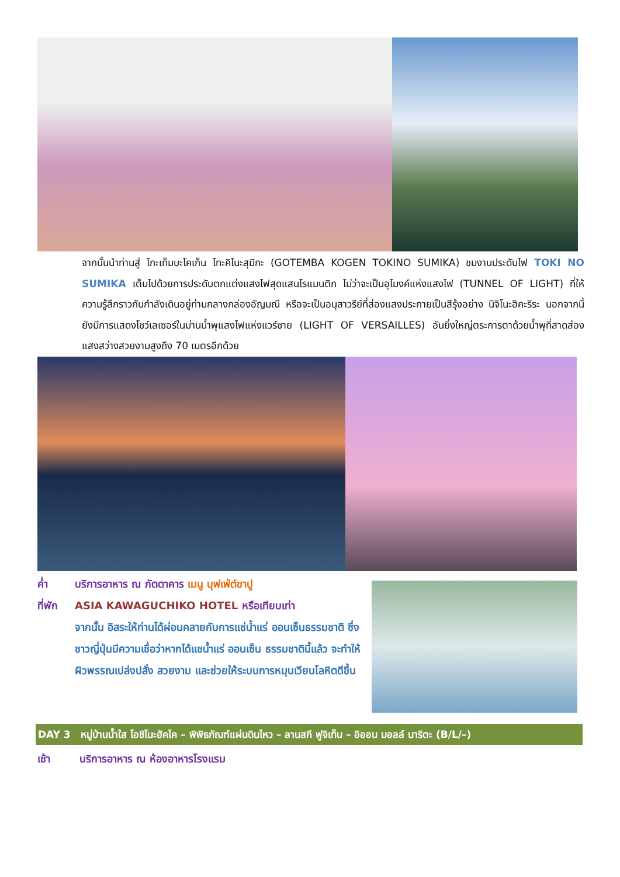จากนั้นนำท่านสู่ โกะเท็มบะโคเก็น โทะคิโนะสุมิกะ (GOTEMBA KOGEN TOKINO SUMIKA) ชมงานประดับไฟ TOKI NO SUMIKA เต็มไปด้วยการประดับตกแต่งแสงไฟสุดแสนโรแมนติก ไม่ว่าจะเป็นอุโมงค์แห่งแสงไฟ (TUNNEL OF LIGHT) ที่ให้ความรู้สึกราวกับกำลังเดินอยู่ท่ามกลางกล่องอัญมณี หรือจะเป็นอนุสาวรีย์ที่ส่องแสงประกายเป็นสีรุ้งอย่าง นิจิโนะฮิคะริระ นอกจากนี้ยังมีการแสดงโชว์เลเซอร์ในม่านน้ำพุแสงไฟแห่งแวร์ซาย (LIGHT OF VERSAILLES) อันยิ่งใหญ่ตระการตาด้วยน้ำพุที่สาดส่องแสงสว่างสวยงามสูงถึง 70 เมตรอีกด้วย
ค่ำ บริการอาหาร ณ ภัตตาคาร เมนู บุฟเฟ่ต์ขาปู
ที่พัก ASIA KAWAGUCHIKO HOTEL หรือเทียบเท่า
จากนั้น อิสระให้ท่านได้ผ่อนคลายกับการแช่น้ำแร่ ออนเซ็นธรรมชาติ ซึ่งชาวญี่ปุ่นมีความเชื่อว่าหากได้แชน้ำแร่ ออนเซ็น ธรรมชาตินี้แล้ว จะทำให้ผิวพรรณเปล่งปลั่ง สวยงาม และช่วยให้ระบบการหมุนเวียนโลหิตดีขึ้น
DAY 3 หมู่บ้านน้ำใส โอชิโนะฮัคไค – พิพิธภัณฑ์แผ่นดินไหว – ลานสกี ฟูจิเท็น – อิออน มอลล์ นาริตะ (B/L/–)
เช้า บริการอาหาร ณ ห้องอาหารโรงแรม